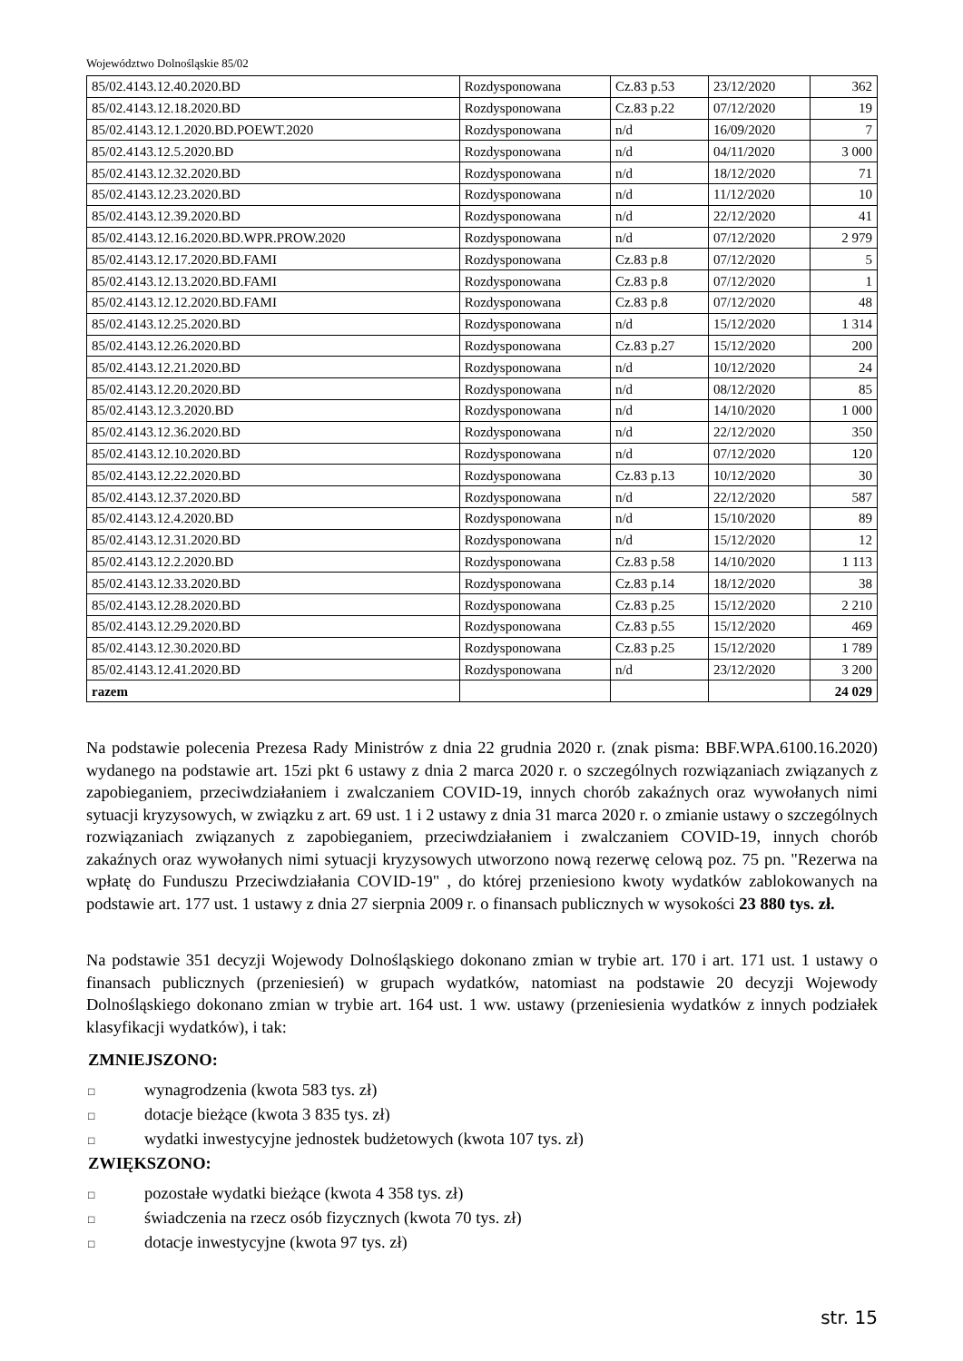Województwo Dolnośląskie 85/02
| 85/02.4143.12.40.2020.BD | Rozdysponowana | Cz.83 p.53 | 23/12/2020 | 362 |
| 85/02.4143.12.18.2020.BD | Rozdysponowana | Cz.83 p.22 | 07/12/2020 | 19 |
| 85/02.4143.12.1.2020.BD.POEWT.2020 | Rozdysponowana | n/d | 16/09/2020 | 7 |
| 85/02.4143.12.5.2020.BD | Rozdysponowana | n/d | 04/11/2020 | 3 000 |
| 85/02.4143.12.32.2020.BD | Rozdysponowana | n/d | 18/12/2020 | 71 |
| 85/02.4143.12.23.2020.BD | Rozdysponowana | n/d | 11/12/2020 | 10 |
| 85/02.4143.12.39.2020.BD | Rozdysponowana | n/d | 22/12/2020 | 41 |
| 85/02.4143.12.16.2020.BD.WPR.PROW.2020 | Rozdysponowana | n/d | 07/12/2020 | 2 979 |
| 85/02.4143.12.17.2020.BD.FAMI | Rozdysponowana | Cz.83 p.8 | 07/12/2020 | 5 |
| 85/02.4143.12.13.2020.BD.FAMI | Rozdysponowana | Cz.83 p.8 | 07/12/2020 | 1 |
| 85/02.4143.12.12.2020.BD.FAMI | Rozdysponowana | Cz.83 p.8 | 07/12/2020 | 48 |
| 85/02.4143.12.25.2020.BD | Rozdysponowana | n/d | 15/12/2020 | 1 314 |
| 85/02.4143.12.26.2020.BD | Rozdysponowana | Cz.83 p.27 | 15/12/2020 | 200 |
| 85/02.4143.12.21.2020.BD | Rozdysponowana | n/d | 10/12/2020 | 24 |
| 85/02.4143.12.20.2020.BD | Rozdysponowana | n/d | 08/12/2020 | 85 |
| 85/02.4143.12.3.2020.BD | Rozdysponowana | n/d | 14/10/2020 | 1 000 |
| 85/02.4143.12.36.2020.BD | Rozdysponowana | n/d | 22/12/2020 | 350 |
| 85/02.4143.12.10.2020.BD | Rozdysponowana | n/d | 07/12/2020 | 120 |
| 85/02.4143.12.22.2020.BD | Rozdysponowana | Cz.83 p.13 | 10/12/2020 | 30 |
| 85/02.4143.12.37.2020.BD | Rozdysponowana | n/d | 22/12/2020 | 587 |
| 85/02.4143.12.4.2020.BD | Rozdysponowana | n/d | 15/10/2020 | 89 |
| 85/02.4143.12.31.2020.BD | Rozdysponowana | n/d | 15/12/2020 | 12 |
| 85/02.4143.12.2.2020.BD | Rozdysponowana | Cz.83 p.58 | 14/10/2020 | 1 113 |
| 85/02.4143.12.33.2020.BD | Rozdysponowana | Cz.83 p.14 | 18/12/2020 | 38 |
| 85/02.4143.12.28.2020.BD | Rozdysponowana | Cz.83 p.25 | 15/12/2020 | 2 210 |
| 85/02.4143.12.29.2020.BD | Rozdysponowana | Cz.83 p.55 | 15/12/2020 | 469 |
| 85/02.4143.12.30.2020.BD | Rozdysponowana | Cz.83 p.25 | 15/12/2020 | 1 789 |
| 85/02.4143.12.41.2020.BD | Rozdysponowana | n/d | 23/12/2020 | 3 200 |
| razem | | | | 24 029 |
Na podstawie polecenia Prezesa Rady Ministrów z dnia 22 grudnia 2020 r. (znak pisma: BBF.WPA.6100.16.2020) wydanego na podstawie art. 15zi pkt 6 ustawy z dnia 2 marca 2020 r. o szczególnych rozwiązaniach związanych z zapobieganiem, przeciwdziałaniem i zwalczaniem COVID-19, innych chorób zakaźnych oraz wywołanych nimi sytuacji kryzysowych, w związku z art. 69 ust. 1 i 2 ustawy z dnia 31 marca 2020 r. o zmianie ustawy o szczególnych rozwiązaniach związanych z zapobieganiem, przeciwdziałaniem i zwalczaniem COVID-19, innych chorób zakaźnych oraz wywołanych nimi sytuacji kryzysowych utworzono nową rezerwę celową poz. 75 pn. "Rezerwa na wpłatę do Funduszu Przeciwdziałania COVID-19" , do której przeniesiono kwoty wydatków zablokowanych na podstawie art. 177 ust. 1 ustawy z dnia 27 sierpnia 2009 r. o finansach publicznych w wysokości 23 880 tys. zł.
Na podstawie 351 decyzji Wojewody Dolnośląskiego dokonano zmian w trybie art. 170 i art. 171 ust. 1 ustawy o finansach publicznych (przeniesień) w grupach wydatków, natomiast na podstawie 20 decyzji Wojewody Dolnośląskiego dokonano zmian w trybie art. 164 ust. 1 ww. ustawy (przeniesienia wydatków z innych podziałek klasyfikacji wydatków), i tak:
ZMNIEJSZONO:
□ wynagrodzenia (kwota 583 tys. zł)
□ dotacje bieżące (kwota 3 835 tys. zł)
□ wydatki inwestycyjne jednostek budżetowych (kwota 107 tys. zł)
ZWIĘKSZONO:
□ pozostałe wydatki bieżące (kwota 4 358 tys. zł)
□ świadczenia na rzecz osób fizycznych (kwota 70 tys. zł)
□ dotacje inwestycyjne (kwota 97 tys. zł)
str. 15